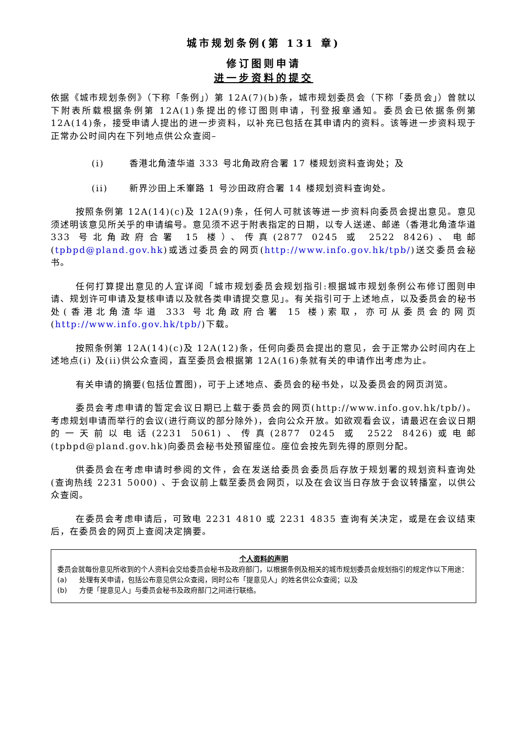城市规划条例(第 131 章)
修订图则申请
进一步资料的提交
依据《城市规划条例》（下称「条例」）第 12A(7)(b)条，城市规划委员会（下称「委员会」）曾就以下附表所载根据条例第 12A(1)条提出的修订图则申请，刊登报章通知。委员会已依据条例第 12A(14)条，接受申请人提出的进一步资料，以补充已包括在其申请内的资料。该等进一步资料现于正常办公时间内在下列地点供公众查阅–
(i) 香港北角渣华道 333 号北角政府合署 17 楼规划资料查询处；及
(ii) 新界沙田上禾輋路 1 号沙田政府合署 14 楼规划资料查询处。
按照条例第 12A(14)(c)及 12A(9)条，任何人可就该等进一步资料向委员会提出意见。意见须述明该意见所关乎的申请编号。意见须不迟于附表指定的日期，以专人送递、邮递（香港北角渣华道 333 号北角政府合署 15 楼）、传真(2877 0245 或 2522 8426)、电邮(tpbpd@pland.gov.hk)或透过委员会的网页(http://www.info.gov.hk/tpb/)送交委员会秘书。
任何打算提出意见的人宜详阅「城市规划委员会规划指引:根据城市规划条例公布修订图则申请、规划许可申请及复核申请以及就各类申请提交意见」。有关指引可于上述地点，以及委员会的秘书处(香港北角渣华道 333 号北角政府合署 15 楼)索取，亦可从委员会的网页(http://www.info.gov.hk/tpb/)下载。
按照条例第 12A(14)(c)及 12A(12)条，任何向委员会提出的意见，会于正常办公时间内在上述地点(i) 及(ii)供公众查阅，直至委员会根据第 12A(16)条就有关的申请作出考虑为止。
有关申请的摘要(包括位置图)，可于上述地点、委员会的秘书处，以及委员会的网页浏览。
委员会考虑申请的暂定会议日期已上载于委员会的网页(http://www.info.gov.hk/tpb/)。考虑规划申请而举行的会议(进行商议的部分除外)，会向公众开放。如欲观看会议，请最迟在会议日期的一天前以电话(2231 5061)、传真(2877 0245 或 2522 8426)或电邮(tpbpd@pland.gov.hk)向委员会秘书处预留座位。座位会按先到先得的原则分配。
供委员会在考虑申请时参阅的文件，会在发送给委员会委员后存放于规划署的规划资料查询处(查询热线 2231 5000) 、于会议前上载至委员会网页，以及在会议当日存放于会议转播室，以供公众查阅。
在委员会考虑申请后，可致电 2231 4810 或 2231 4835 查询有关决定，或是在会议结束后，在委员会的网页上查阅决定摘要。
个人资料的声明
委员会就每份意见所收到的个人资料会交给委员会秘书及政府部门，以根据条例及相关的城市规划委员会规划指引的规定作以下用途：
(a) 处理有关申请，包括公布意见供公众查阅，同时公布「提意见人」的姓名供公众查阅；以及
(b) 方便「提意见人」与委员会秘书及政府部门之间进行联络。